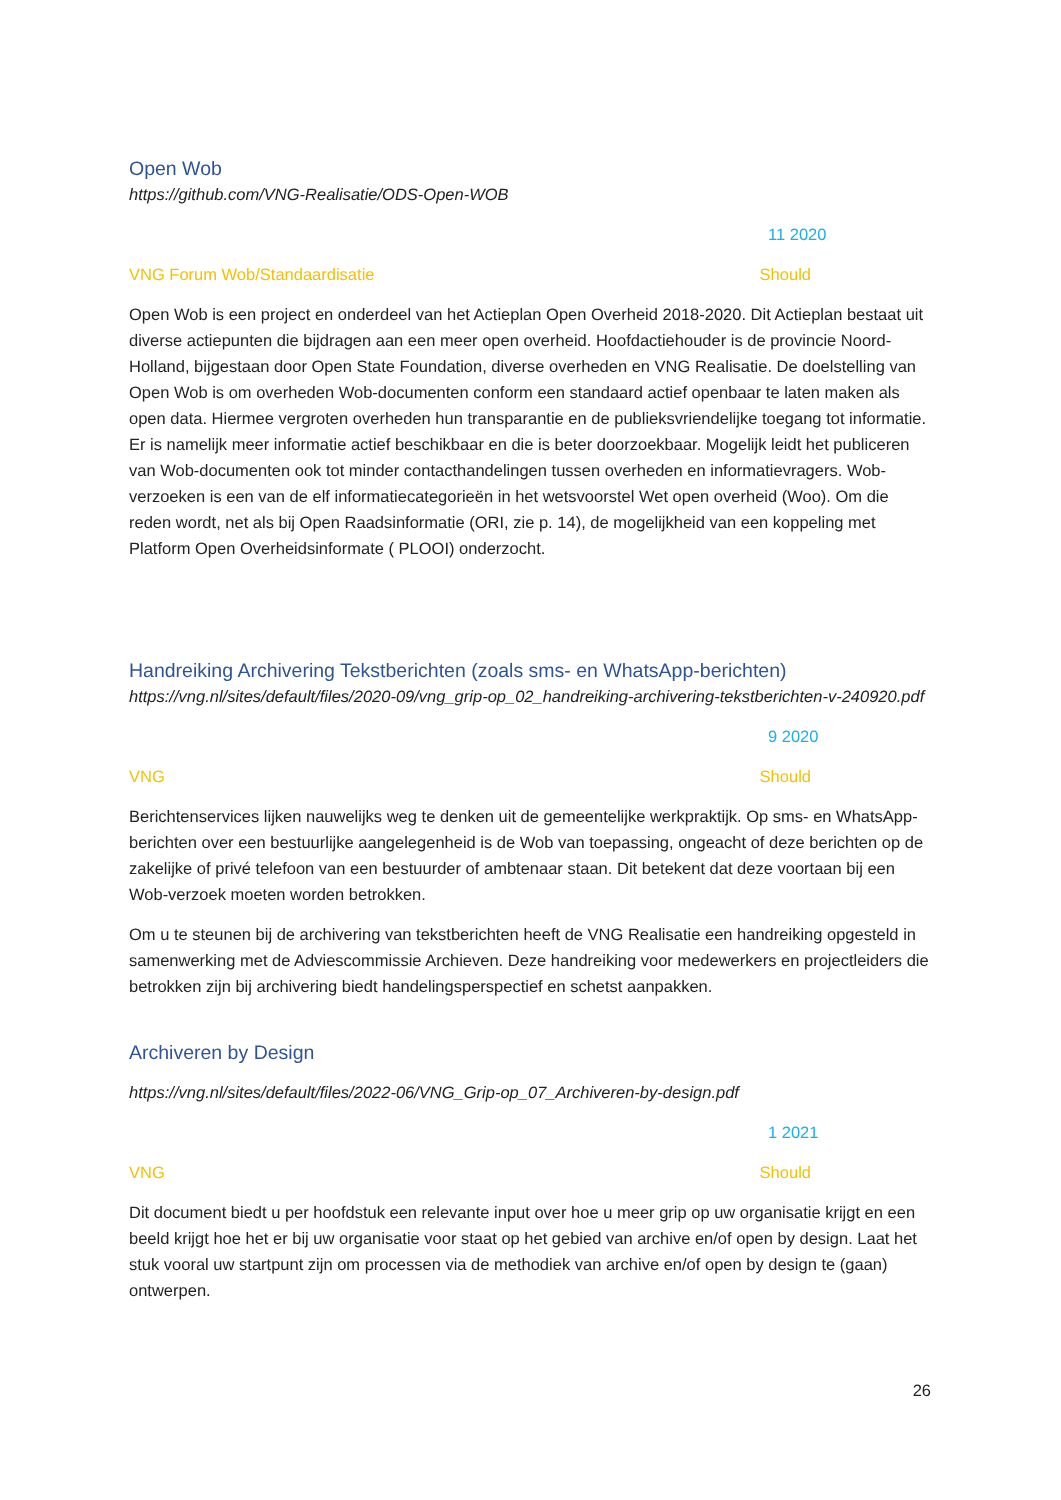Open Wob
https://github.com/VNG-Realisatie/ODS-Open-WOB
11 2020
VNG Forum Wob/Standaardisatie Should
Open Wob is een project en onderdeel van het Actieplan Open Overheid 2018-2020. Dit Actieplan bestaat uit diverse actiepunten die bijdragen aan een meer open overheid. Hoofdactiehouder is de provincie Noord-Holland, bijgestaan door Open State Foundation, diverse overheden en VNG Realisatie. De doelstelling van Open Wob is om overheden Wob-documenten conform een standaard actief openbaar te laten maken als open data. Hiermee vergroten overheden hun transparantie en de publieksvriendelijke toegang tot informatie. Er is namelijk meer informatie actief beschikbaar en die is beter doorzoekbaar. Mogelijk leidt het publiceren van Wob-documenten ook tot minder contacthandelingen tussen overheden en informatievragers. Wob- verzoeken is een van de elf informatiecategorieën in het wetsvoorstel Wet open overheid (Woo). Om die reden wordt, net als bij Open Raadsinformatie (ORI, zie p. 14), de mogelijkheid van een koppeling met Platform Open Overheidsinformate ( PLOOI) onderzocht.
Handreiking Archivering Tekstberichten (zoals sms- en WhatsApp-berichten)
https://vng.nl/sites/default/files/2020-09/vng_grip-op_02_handreiking-archivering-tekstberichten-v-240920.pdf
9 2020
VNG Should
Berichtenservices lijken nauwelijks weg te denken uit de gemeentelijke werkpraktijk. Op sms- en WhatsApp-berichten over een bestuurlijke aangelegenheid is de Wob van toepassing, ongeacht of deze berichten op de zakelijke of privé telefoon van een bestuurder of ambtenaar staan. Dit betekent dat deze voortaan bij een Wob-verzoek moeten worden betrokken.
Om u te steunen bij de archivering van tekstberichten heeft de VNG Realisatie een handreiking opgesteld in samenwerking met de Adviescommissie Archieven. Deze handreiking voor medewerkers en projectleiders die betrokken zijn bij archivering biedt handelingsperspectief en schetst aanpakken.
Archiveren by Design
https://vng.nl/sites/default/files/2022-06/VNG_Grip-op_07_Archiveren-by-design.pdf
1 2021
VNG Should
Dit document biedt u per hoofdstuk een relevante input over hoe u meer grip op uw organisatie krijgt en een beeld krijgt hoe het er bij uw organisatie voor staat op het gebied van archive en/of open by design. Laat het stuk vooral uw startpunt zijn om processen via de methodiek van archive en/of open by design te (gaan) ontwerpen.
26